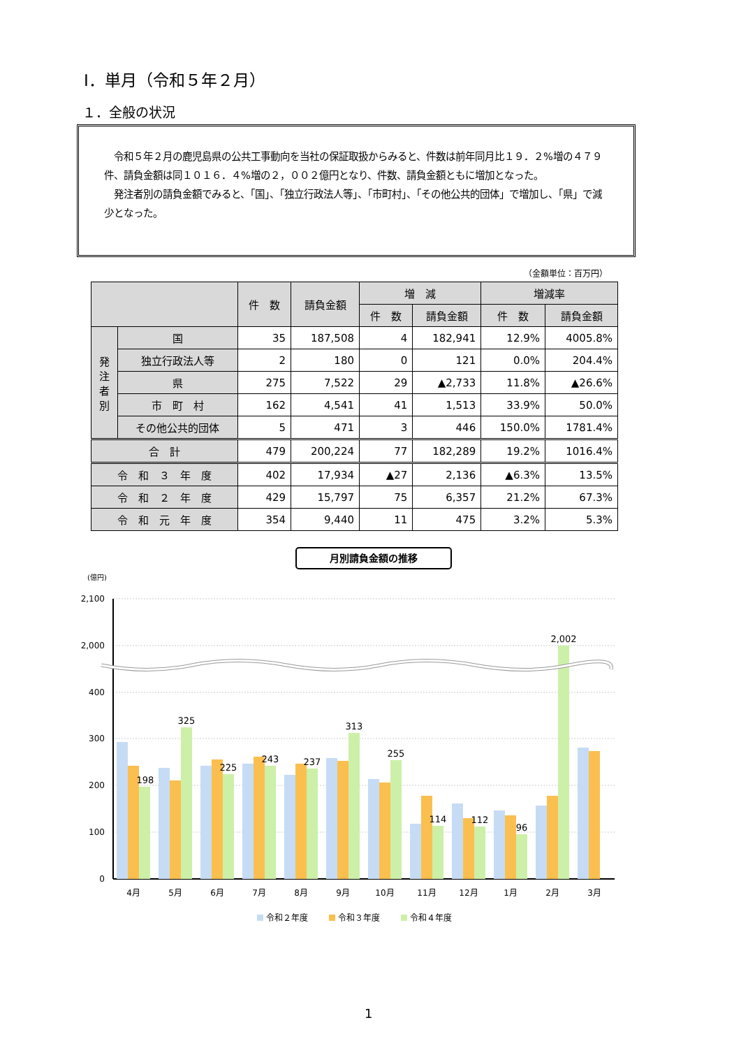Ⅰ．単月（令和５年２月）
１．全般の状況
　令和５年２月の鹿児島県の公共工事動向を当社の保証取扱からみると、件数は前年同月比１９．２%増の４７９件、請負金額は同１０１６．４%増の２，００２億円となり、件数、請負金額ともに増加となった。
　発注者別の請負金額でみると、「国」、「独立行政法人等」、「市町村」、「その他公共的団体」で増加し、「県」で減少となった。
（金額単位：百万円）
| | | 件 数 | 請負金額 | 増 減 | | 増減率 | |
| --- | --- | --- | --- | --- | --- | --- | --- |
| | | | | 件 数 | 請負金額 | 件 数 | 請負金額 |
| 発 注 者 別 | 国 | 35 | 187,508 | 4 | 182,941 | 12.9% | 4005.8% |
| | 独立行政法人等 | 2 | 180 | 0 | 121 | 0.0% | 204.4% |
| | 県 | 275 | 7,522 | 29 | ▲2,733 | 11.8% | ▲26.6% |
| | 市 町 村 | 162 | 4,541 | 41 | 1,513 | 33.9% | 50.0% |
| | その他公共的団体 | 5 | 471 | 3 | 446 | 150.0% | 1781.4% |
| 合 計 | | 479 | 200,224 | 77 | 182,289 | 19.2% | 1016.4% |
| 令 和 ３ 年 度 | | 402 | 17,934 | ▲27 | 2,136 | ▲6.3% | 13.5% |
| 令 和 ２ 年 度 | | 429 | 15,797 | 75 | 6,357 | 21.2% | 67.3% |
| 令 和 元 年 度 | | 354 | 9,440 | 11 | 475 | 3.2% | 5.3% |
月別請負金額の推移
(億円)
2,100
2,000
400
300
200
100
0
198
325
225
243
237
313
255
114
112
96
2,002
4月
5月
6月
7月
8月
9月
10月
11月
12月
1月
2月
3月
令和２年度
令和３年度
令和４年度
1